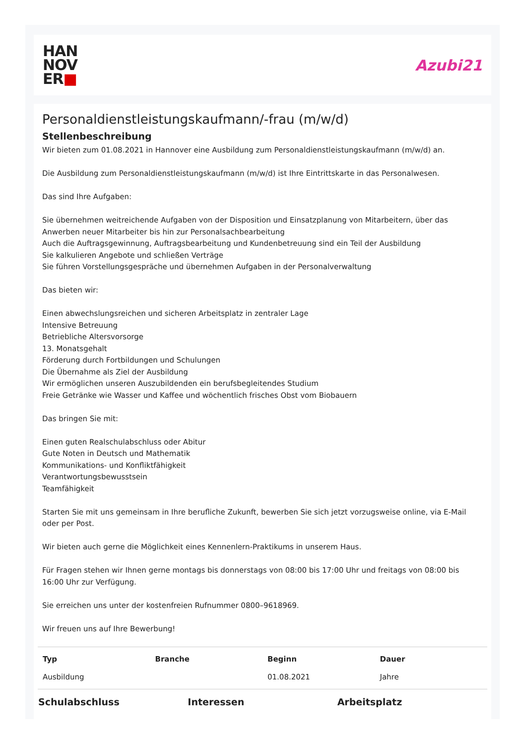HAN
NOV
ER■
Azubi21
Personaldienstleistungskaufmann/-frau (m/w/d)
Stellenbeschreibung
Wir bieten zum 01.08.2021 in Hannover eine Ausbildung zum Personaldienstleistungskaufmann (m/w/d) an.
Die Ausbildung zum Personaldienstleistungskaufmann (m/w/d) ist Ihre Eintrittskarte in das Personalwesen.
Das sind Ihre Aufgaben:
Sie übernehmen weitreichende Aufgaben von der Disposition und Einsatzplanung von Mitarbeitern, über das Anwerben neuer Mitarbeiter bis hin zur Personalsachbearbeitung
Auch die Auftragsgewinnung, Auftragsbearbeitung und Kundenbetreuung sind ein Teil der Ausbildung
Sie kalkulieren Angebote und schließen Verträge
Sie führen Vorstellungsgespräche und übernehmen Aufgaben in der Personalverwaltung
Das bieten wir:
Einen abwechslungsreichen und sicheren Arbeitsplatz in zentraler Lage
Intensive Betreuung
Betriebliche Altersvorsorge
13. Monatsgehalt
Förderung durch Fortbildungen und Schulungen
Die Übernahme als Ziel der Ausbildung
Wir ermöglichen unseren Auszubildenden ein berufsbegleitendes Studium
Freie Getränke wie Wasser und Kaffee und wöchentlich frisches Obst vom Biobauern
Das bringen Sie mit:
Einen guten Realschulabschluss oder Abitur
Gute Noten in Deutsch und Mathematik
Kommunikations- und Konfliktfähigkeit
Verantwortungsbewusstsein
Teamfähigkeit
Starten Sie mit uns gemeinsam in Ihre berufliche Zukunft, bewerben Sie sich jetzt vorzugsweise online, via E-Mail oder per Post.
Wir bieten auch gerne die Möglichkeit eines Kennenlern-Praktikums in unserem Haus.
Für Fragen stehen wir Ihnen gerne montags bis donnerstags von 08:00 bis 17:00 Uhr und freitags von 08:00 bis 16:00 Uhr zur Verfügung.
Sie erreichen uns unter der kostenfreien Rufnummer 0800–9618969.
Wir freuen uns auf Ihre Bewerbung!
| Typ | Branche | Beginn | Dauer |
| --- | --- | --- | --- |
| Ausbildung | | 01.08.2021 | Jahre |
Schulabschluss Interessen Arbeitsplatz